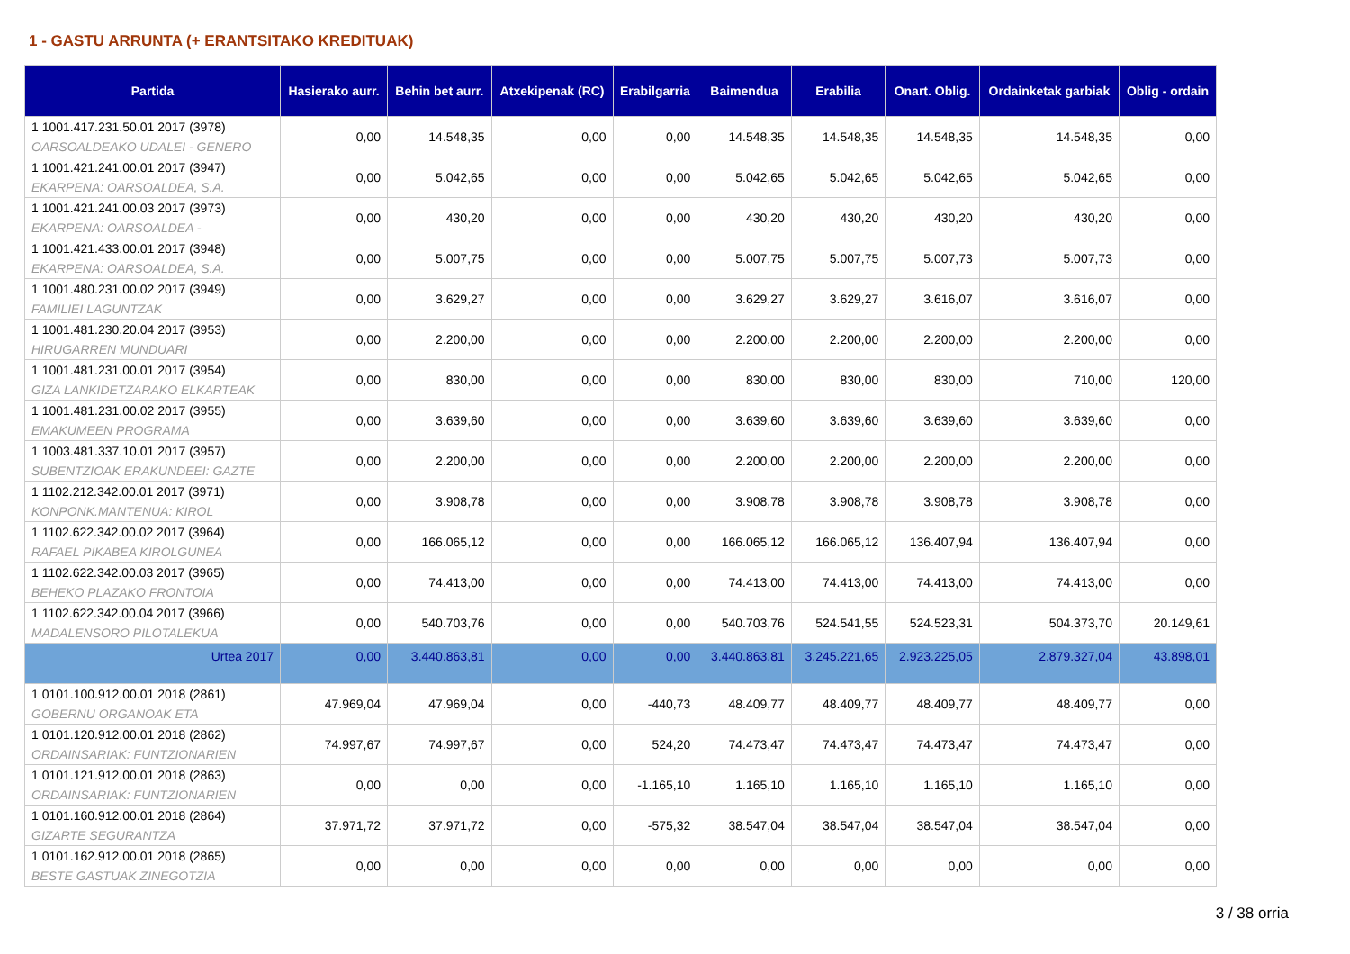1 - GASTU ARRUNTA (+ ERANTSITAKO KREDITUAK)
| Partida | Hasierako aurr. | Behin bet aurr. | Atxekipenak (RC) | Erabilgarria | Baimendua | Erabilia | Onart. Oblig. | Ordainketak garbiak | Oblig - ordain |
| --- | --- | --- | --- | --- | --- | --- | --- | --- | --- |
| 1 1001.417.231.50.01 2017 (3978) OARSOALDEAKO UDALEI - GENERO | 0,00 | 14.548,35 | 0,00 | 0,00 | 14.548,35 | 14.548,35 | 14.548,35 | 14.548,35 | 0,00 |
| 1 1001.421.241.00.01 2017 (3947) EKARPENA: OARSOALDEA, S.A. | 0,00 | 5.042,65 | 0,00 | 0,00 | 5.042,65 | 5.042,65 | 5.042,65 | 5.042,65 | 0,00 |
| 1 1001.421.241.00.03 2017 (3973) EKARPENA: OARSOALDEA - | 0,00 | 430,20 | 0,00 | 0,00 | 430,20 | 430,20 | 430,20 | 430,20 | 0,00 |
| 1 1001.421.433.00.01 2017 (3948) EKARPENA: OARSOALDEA, S.A. | 0,00 | 5.007,75 | 0,00 | 0,00 | 5.007,75 | 5.007,75 | 5.007,73 | 5.007,73 | 0,00 |
| 1 1001.480.231.00.02 2017 (3949) FAMILIEI LAGUNTZAK | 0,00 | 3.629,27 | 0,00 | 0,00 | 3.629,27 | 3.629,27 | 3.616,07 | 3.616,07 | 0,00 |
| 1 1001.481.230.20.04 2017 (3953) HIRUGARREN MUNDUARI | 0,00 | 2.200,00 | 0,00 | 0,00 | 2.200,00 | 2.200,00 | 2.200,00 | 2.200,00 | 0,00 |
| 1 1001.481.231.00.01 2017 (3954) GIZA LANKIDETZARAKO ELKARTEAK | 0,00 | 830,00 | 0,00 | 0,00 | 830,00 | 830,00 | 830,00 | 710,00 | 120,00 |
| 1 1001.481.231.00.02 2017 (3955) EMAKUMEEN PROGRAMA | 0,00 | 3.639,60 | 0,00 | 0,00 | 3.639,60 | 3.639,60 | 3.639,60 | 3.639,60 | 0,00 |
| 1 1003.481.337.10.01 2017 (3957) SUBENTZIOAK ERAKUNDEEI: GAZTE | 0,00 | 2.200,00 | 0,00 | 0,00 | 2.200,00 | 2.200,00 | 2.200,00 | 2.200,00 | 0,00 |
| 1 1102.212.342.00.01 2017 (3971) KONPONK.MANTENUA: KIROL | 0,00 | 3.908,78 | 0,00 | 0,00 | 3.908,78 | 3.908,78 | 3.908,78 | 3.908,78 | 0,00 |
| 1 1102.622.342.00.02 2017 (3964) RAFAEL PIKABEA KIROLGUNEA | 0,00 | 166.065,12 | 0,00 | 0,00 | 166.065,12 | 166.065,12 | 136.407,94 | 136.407,94 | 0,00 |
| 1 1102.622.342.00.03 2017 (3965) BEHEKO PLAZAKO FRONTOIA | 0,00 | 74.413,00 | 0,00 | 0,00 | 74.413,00 | 74.413,00 | 74.413,00 | 74.413,00 | 0,00 |
| 1 1102.622.342.00.04 2017 (3966) MADALENSORO PILOTALEKUA | 0,00 | 540.703,76 | 0,00 | 0,00 | 540.703,76 | 524.541,55 | 524.523,31 | 504.373,70 | 20.149,61 |
| Urtea 2017 | 0,00 | 3.440.863,81 | 0,00 | 0,00 | 3.440.863,81 | 3.245.221,65 | 2.923.225,05 | 2.879.327,04 | 43.898,01 |
| 1 0101.100.912.00.01 2018 (2861) GOBERNU ORGANOAK ETA | 47.969,04 | 47.969,04 | 0,00 | -440,73 | 48.409,77 | 48.409,77 | 48.409,77 | 48.409,77 | 0,00 |
| 1 0101.120.912.00.01 2018 (2862) ORDAINSARIAK: FUNTZIONARIEN | 74.997,67 | 74.997,67 | 0,00 | 524,20 | 74.473,47 | 74.473,47 | 74.473,47 | 74.473,47 | 0,00 |
| 1 0101.121.912.00.01 2018 (2863) ORDAINSARIAK: FUNTZIONARIEN | 0,00 | 0,00 | 0,00 | -1.165,10 | 1.165,10 | 1.165,10 | 1.165,10 | 1.165,10 | 0,00 |
| 1 0101.160.912.00.01 2018 (2864) GIZARTE SEGURANTZA | 37.971,72 | 37.971,72 | 0,00 | -575,32 | 38.547,04 | 38.547,04 | 38.547,04 | 38.547,04 | 0,00 |
| 1 0101.162.912.00.01 2018 (2865) BESTE GASTUAK ZINEGOTZIA | 0,00 | 0,00 | 0,00 | 0,00 | 0,00 | 0,00 | 0,00 | 0,00 | 0,00 |
3 / 38 orria